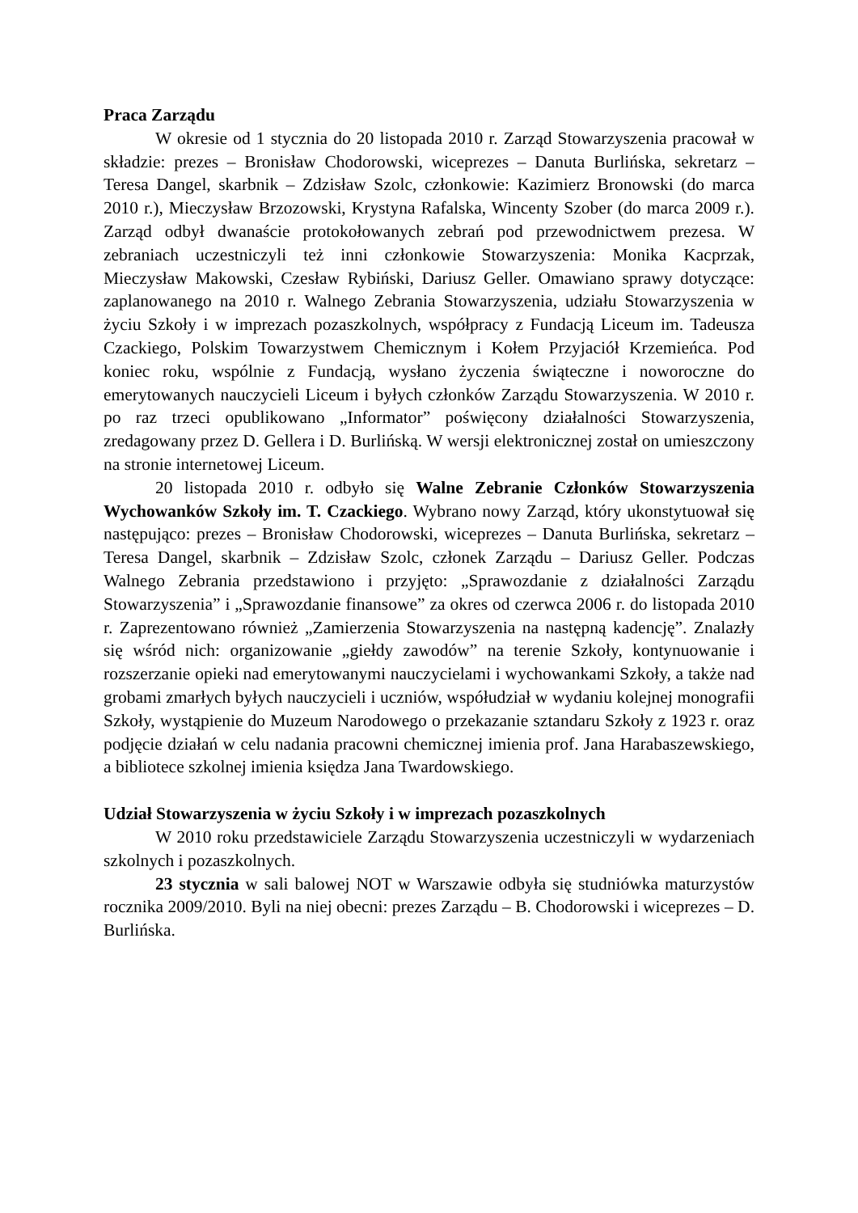Praca Zarządu
W okresie od 1 stycznia do 20 listopada 2010 r. Zarząd Stowarzyszenia pracował w składzie: prezes – Bronisław Chodorowski, wiceprezes – Danuta Burlińska, sekretarz – Teresa Dangel, skarbnik – Zdzisław Szolc, członkowie: Kazimierz Bronowski (do marca 2010 r.), Mieczysław Brzozowski, Krystyna Rafalska, Wincenty Szober (do marca 2009 r.). Zarząd odbył dwanaście protokołowanych zebrań pod przewodnictwem prezesa. W zebraniach uczestniczyli też inni członkowie Stowarzyszenia: Monika Kacprzak, Mieczysław Makowski, Czesław Rybiński, Dariusz Geller. Omawiano sprawy dotyczące: zaplanowanego na 2010 r. Walnego Zebrania Stowarzyszenia, udziału Stowarzyszenia w życiu Szkoły i w imprezach pozaszkolnych, współpracy z Fundacją Liceum im. Tadeusza Czackiego, Polskim Towarzystwem Chemicznym i Kołem Przyjaciół Krzemieńca. Pod koniec roku, wspólnie z Fundacją, wysłano życzenia świąteczne i noworoczne do emerytowanych nauczycieli Liceum i byłych członków Zarządu Stowarzyszenia. W 2010 r. po raz trzeci opublikowano „Informator” poświęcony działalności Stowarzyszenia, zredagowany przez D. Gellera i D. Burlińską. W wersji elektronicznej został on umieszczony na stronie internetowej Liceum.
20 listopada 2010 r. odbyło się Walne Zebranie Członków Stowarzyszenia Wychowanków Szkoły im. T. Czackiego. Wybrano nowy Zarząd, który ukonstytuował się następująco: prezes – Bronisław Chodorowski, wiceprezes – Danuta Burlińska, sekretarz – Teresa Dangel, skarbnik – Zdzisław Szolc, członek Zarządu – Dariusz Geller. Podczas Walnego Zebrania przedstawiono i przyjęto: „Sprawozdanie z działalności Zarządu Stowarzyszenia” i „Sprawozdanie finansowe” za okres od czerwca 2006 r. do listopada 2010 r. Zaprezentowano również „Zamierzenia Stowarzyszenia na następną kadencję”. Znalazły się wśród nich: organizowanie „giełdy zawodów” na terenie Szkoły, kontynuowanie i rozszerzanie opieki nad emerytowanymi nauczycielami i wychowankami Szkoły, a także nad grobami zmarłych byłych nauczycieli i uczniów, współudział w wydaniu kolejnej monografii Szkoły, wystąpienie do Muzeum Narodowego o przekazanie sztandaru Szkoły z 1923 r. oraz podjęcie działań w celu nadania pracowni chemicznej imienia prof. Jana Harabaszewskiego, a bibliotece szkolnej imienia księdza Jana Twardowskiego.
Udział Stowarzyszenia w życiu Szkoły i w imprezach pozaszkolnych
W 2010 roku przedstawiciele Zarządu Stowarzyszenia uczestniczyli w wydarzeniach szkolnych i pozaszkolnych.
23 stycznia w sali balowej NOT w Warszawie odbyła się studniówka maturzystów rocznika 2009/2010. Byli na niej obecni: prezes Zarządu – B. Chodorowski i wiceprezes – D. Burlińska.